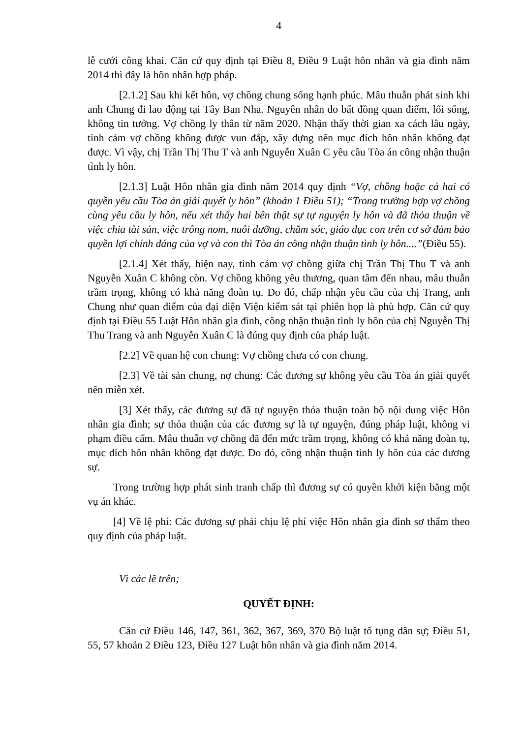4
lễ cưới công khai. Căn cứ quy định tại Điều 8, Điều 9 Luật hôn nhân và gia đình năm 2014 thì đây là hôn nhân hợp pháp.
[2.1.2] Sau khi kết hôn, vợ chồng chung sống hạnh phúc. Mâu thuẫn phát sinh khi anh Chung đi lao động tại Tây Ban Nha. Nguyên nhân do bất đồng quan điểm, lối sống, không tin tưởng. Vợ chồng ly thân từ năm 2020. Nhận thấy thời gian xa cách lâu ngày, tình cảm vợ chồng không được vun đắp, xây dựng nên mục đích hôn nhân không đạt được. Vì vậy, chị Trần Thị Thu T và anh Nguyễn Xuân C yêu cầu Tòa án công nhận thuận tình ly hôn.
[2.1.3] Luật Hôn nhân gia đình năm 2014 quy định “Vợ, chồng hoặc cả hai có quyền yêu cầu Tòa án giải quyết ly hôn” (khoản 1 Điều 51); “Trong trường hợp vợ chồng cùng yêu cầu ly hôn, nếu xét thấy hai bên thật sự tự nguyện ly hôn và đã thỏa thuận về việc chia tài sản, việc trông nom, nuôi dưỡng, chăm sóc, giáo dục con trên cơ sở đảm bảo quyền lợi chính đáng của vợ và con thì Tòa án công nhận thuận tình ly hôn....”(Điều 55).
[2.1.4] Xét thấy, hiện nay, tình cảm vợ chồng giữa chị Trần Thị Thu T và anh Nguyễn Xuân C không còn. Vợ chồng không yêu thương, quan tâm đến nhau, mâu thuẫn trầm trọng, không có khả năng đoàn tụ. Do đó, chấp nhận yêu cầu của chị Trang, anh Chung như quan điểm của đại diện Viện kiểm sát tại phiên họp là phù hợp. Căn cứ quy định tại Điều 55 Luật Hôn nhân gia đình, công nhận thuận tình ly hôn của chị Nguyễn Thị Thu Trang và anh Nguyễn Xuân C là đúng quy định của pháp luật.
[2.2] Về quan hệ con chung: Vợ chồng chưa có con chung.
[2.3] Về tài sản chung, nợ chung: Các đương sự không yêu cầu Tòa án giải quyết nên miễn xét.
[3] Xét thấy, các đương sự đã tự nguyện thỏa thuận toàn bộ nội dung việc Hôn nhân gia đình; sự thỏa thuận của các đương sự là tự nguyện, đúng pháp luật, không vi phạm điều cấm. Mâu thuẫn vợ chồng đã đến mức trầm trọng, không có khả năng đoàn tụ, mục đích hôn nhân không đạt được. Do đó, công nhận thuận tình ly hôn của các đương sự.
Trong trường hợp phát sinh tranh chấp thì đương sự có quyền khởi kiện bằng một vụ án khác.
[4] Về lệ phí: Các đương sự phải chịu lệ phí việc Hôn nhân gia đình sơ thẩm theo quy định của pháp luật.
Vì các lẽ trên;
QUYẾT ĐỊNH:
Căn cứ Điều 146, 147, 361, 362, 367, 369, 370 Bộ luật tố tụng dân sự; Điều 51, 55, 57 khoản 2 Điều 123, Điều 127 Luật hôn nhân và gia đình năm 2014.